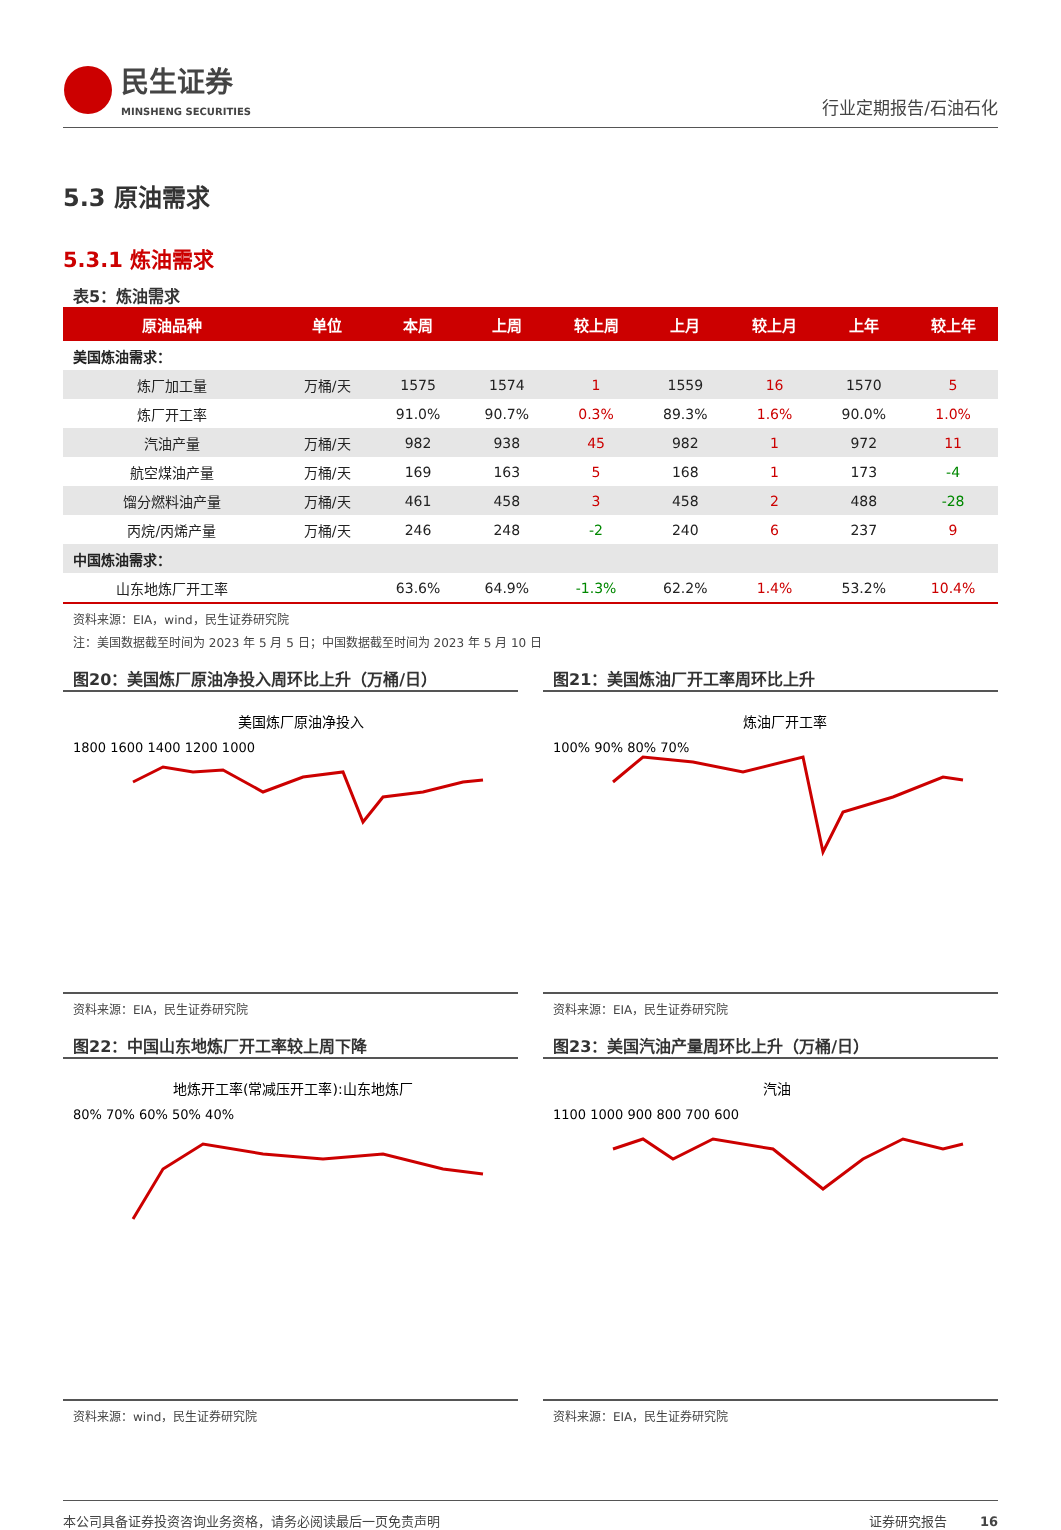民生证券
MINSHENG SECURITIES
行业定期报告/石油石化
5.3 原油需求
5.3.1 炼油需求
表5：炼油需求
| 原油品种 | 单位 | 本周 | 上周 | 较上周 | 上月 | 较上月 | 上年 | 较上年 |
| --- | --- | --- | --- | --- | --- | --- | --- | --- |
| 美国炼油需求： | | | | | | | | |
| 炼厂加工量 | 万桶/天 | 1575 | 1574 | 1 | 1559 | 16 | 1570 | 5 |
| 炼厂开工率 | | 91.0% | 90.7% | 0.3% | 89.3% | 1.6% | 90.0% | 1.0% |
| 汽油产量 | 万桶/天 | 982 | 938 | 45 | 982 | 1 | 972 | 11 |
| 航空煤油产量 | 万桶/天 | 169 | 163 | 5 | 168 | 1 | 173 | -4 |
| 馏分燃料油产量 | 万桶/天 | 461 | 458 | 3 | 458 | 2 | 488 | -28 |
| 丙烷/丙烯产量 | 万桶/天 | 246 | 248 | -2 | 240 | 6 | 237 | 9 |
| 中国炼油需求： | | | | | | | | |
| 山东地炼厂开工率 | | 63.6% | 64.9% | -1.3% | 62.2% | 1.4% | 53.2% | 10.4% |
资料来源：EIA，wind，民生证券研究院
注：美国数据截至时间为 2023 年 5 月 5 日；中国数据截至时间为 2023 年 5 月 10 日
图20：美国炼厂原油净投入周环比上升（万桶/日）
美国炼厂原油净投入
1800 1600 1400 1200 1000
资料来源：EIA，民生证券研究院
图21：美国炼油厂开工率周环比上升
炼油厂开工率
100% 90% 80% 70%
资料来源：EIA，民生证券研究院
图22：中国山东地炼厂开工率较上周下降
地炼开工率(常减压开工率):山东地炼厂
80% 70% 60% 50% 40%
资料来源：wind，民生证券研究院
图23：美国汽油产量周环比上升（万桶/日）
汽油
1100 1000 900 800 700 600
资料来源：EIA，民生证券研究院
本公司具备证券投资咨询业务资格，请务必阅读最后一页免责声明 证券研究报告 16